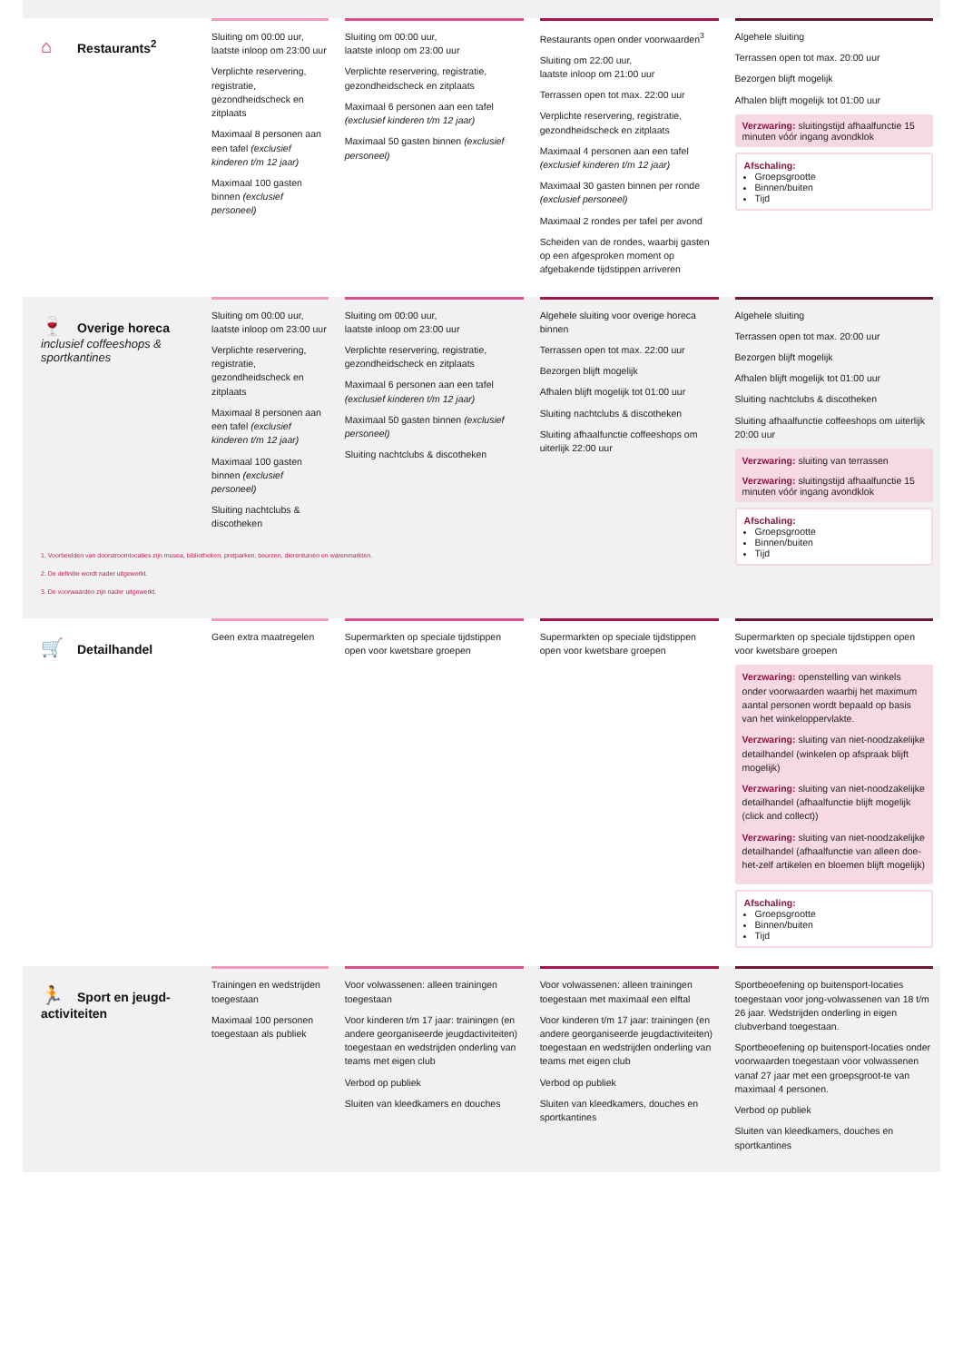| ⌂ Restaurants<sup>2</sup> | Sluiting om 00:00 uur, laatste inloop om 23:00 uur Verplichte reservering, registratie, gezondheidscheck en zitplaats Maximaal 8 personen aan een tafel (exclusief kinderen t/m 12 jaar) Maximaal 100 gasten binnen (exclusief personeel) | Sluiting om 00:00 uur, laatste inloop om 23:00 uur Verplichte reservering, registratie, gezondheidscheck en zitplaats Maximaal 6 personen aan een tafel (exclusief kinderen t/m 12 jaar) Maximaal 50 gasten binnen (exclusief personeel) | Restaurants open onder voorwaarden<sup>3</sup> Sluiting om 22:00 uur, laatste inloop om 21:00 uur Terrassen open tot max. 22:00 uur Verplichte reservering, registratie, gezondheidscheck en zitplaats Maximaal 4 personen aan een tafel (exclusief kinderen t/m 12 jaar) Maximaal 30 gasten binnen per ronde (exclusief personeel) Maximaal 2 rondes per tafel per avond Scheiden van de rondes, waarbij gasten op een afgesproken moment op afgebakende tijdstippen arriveren | Algehele sluiting Terrassen open tot max. 20:00 uur Bezorgen blijft mogelijk Afhalen blijft mogelijk tot 01:00 uur Verzwaring: sluitingstijd afhaalfunctie 15 minuten vóór ingang avondklok Afschaling: Groepsgrootte Binnen/buiten Tijd |
| 🍷 Overige horeca inclusief coffeeshops & sportkantines | Sluiting om 00:00 uur, laatste inloop om 23:00 uur Verplichte reservering, registratie, gezondheidscheck en zitplaats Maximaal 8 personen aan een tafel (exclusief kinderen t/m 12 jaar) Maximaal 100 gasten binnen (exclusief personeel) Sluiting nachtclubs & discotheken | Sluiting om 00:00 uur, laatste inloop om 23:00 uur Verplichte reservering, registratie, gezondheidscheck en zitplaats Maximaal 6 personen aan een tafel (exclusief kinderen t/m 12 jaar) Maximaal 50 gasten binnen (exclusief personeel) Sluiting nachtclubs & discotheken | Algehele sluiting voor overige horeca binnen Terrassen open tot max. 22:00 uur Bezorgen blijft mogelijk Afhalen blijft mogelijk tot 01:00 uur Sluiting nachtclubs & discotheken Sluiting afhaalfunctie coffeeshops om uiterlijk 22:00 uur | Algehele sluiting Terrassen open tot max. 20:00 uur Bezorgen blijft mogelijk Afhalen blijft mogelijk tot 01:00 uur Sluiting nachtclubs & discotheken Sluiting afhaalfunctie coffeeshops om uiterlijk 20:00 uur Verzwaring: sluiting van terrassen Verzwaring: sluitingstijd afhaalfunctie 15 minuten vóór ingang avondklok Afschaling: Groepsgrootte Binnen/buiten Tijd |
| 1. Voorbeelden van doorstroomlocaties zijn musea, bibliotheken, pretparken, beurzen, dierentuinen en warenmarkten. 2. De definitie wordt nader uitgewerkt. 3. De voorwaarden zijn nader uitgewerkt. | | | | |
| 🛒 Detailhandel | Geen extra maatregelen | Supermarkten op speciale tijdstippen open voor kwetsbare groepen | Supermarkten op speciale tijdstippen open voor kwetsbare groepen | Supermarkten op speciale tijdstippen open voor kwetsbare groepen Verzwaring: openstelling van winkels onder voorwaarden waarbij het maximum aantal personen wordt bepaald op basis van het winkeloppervlakte. Verzwaring: sluiting van niet-noodzakelijke detailhandel (winkelen op afspraak blijft mogelijk) Verzwaring: sluiting van niet-noodzakelijke detailhandel (afhaalfunctie blijft mogelijk (click and collect)) Verzwaring: sluiting van niet-noodzakelijke detailhandel (afhaalfunctie van alleen doe-het-zelf artikelen en bloemen blijft mogelijk) Afschaling: Groepsgrootte Binnen/buiten Tijd |
| 🏃 Sport en jeugd-activiteiten | Trainingen en wedstrijden toegestaan Maximaal 100 personen toegestaan als publiek | Voor volwassenen: alleen trainingen toegestaan Voor kinderen t/m 17 jaar: trainingen (en andere georganiseerde jeugdactiviteiten) toegestaan en wedstrijden onderling van teams met eigen club Verbod op publiek Sluiten van kleedkamers en douches | Voor volwassenen: alleen trainingen toegestaan met maximaal een elftal Voor kinderen t/m 17 jaar: trainingen (en andere georganiseerde jeugdactiviteiten) toegestaan en wedstrijden onderling van teams met eigen club Verbod op publiek Sluiten van kleedkamers, douches en sportkantines | Sportbeoefening op buitensport-locaties toegestaan voor jong-volwassenen van 18 t/m 26 jaar. Wedstrijden onderling in eigen clubverband toegestaan. Sportbeoefening op buitensport-locaties onder voorwaarden toegestaan voor volwassenen vanaf 27 jaar met een groepsgroot-te van maximaal 4 personen. Verbod op publiek Sluiten van kleedkamers, douches en sportkantines |